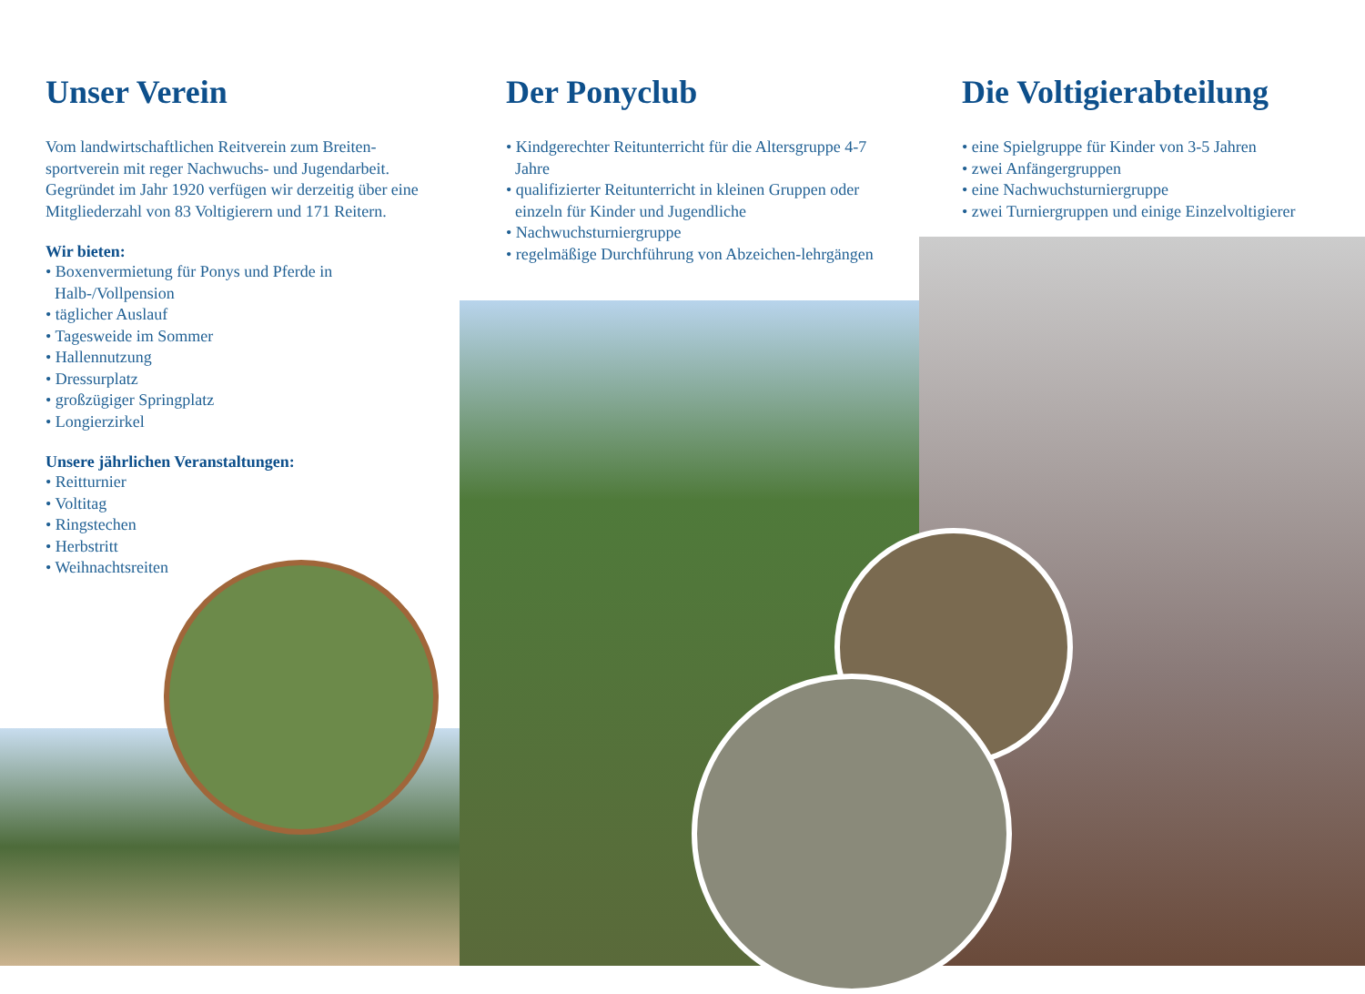Unser Verein
Vom landwirtschaftlichen Reitverein zum Breiten-sportverein mit reger Nachwuchs- und Jugendarbeit. Gegründet im Jahr 1920 verfügen wir derzeitig über eine Mitgliederzahl von 83 Voltigierern und 171 Reitern.
Wir bieten:
• Boxenvermietung für Ponys und Pferde in Halb-/Vollpension
• täglicher Auslauf
• Tagesweide im Sommer
• Hallennutzung
• Dressurplatz
• großzügiger Springplatz
• Longierzirkel
Unsere jährlichen Veranstaltungen:
• Reitturnier
• Voltitag
• Ringstechen
• Herbstritt
• Weihnachtsreiten
Der Ponyclub
• Kindgerechter Reitunterricht für die Altersgruppe 4-7 Jahre
• qualifizierter Reitunterricht in kleinen Gruppen oder einzeln für Kinder und Jugendliche
• Nachwuchsturniergruppe
• regelmäßige Durchführung von Abzeichen-lehrgängen
Die Voltigierabteilung
• eine Spielgruppe für Kinder von 3-5 Jahren
• zwei Anfängergruppen
• eine Nachwuchsturniergruppe
• zwei Turniergruppen und einige Einzelvoltigierer